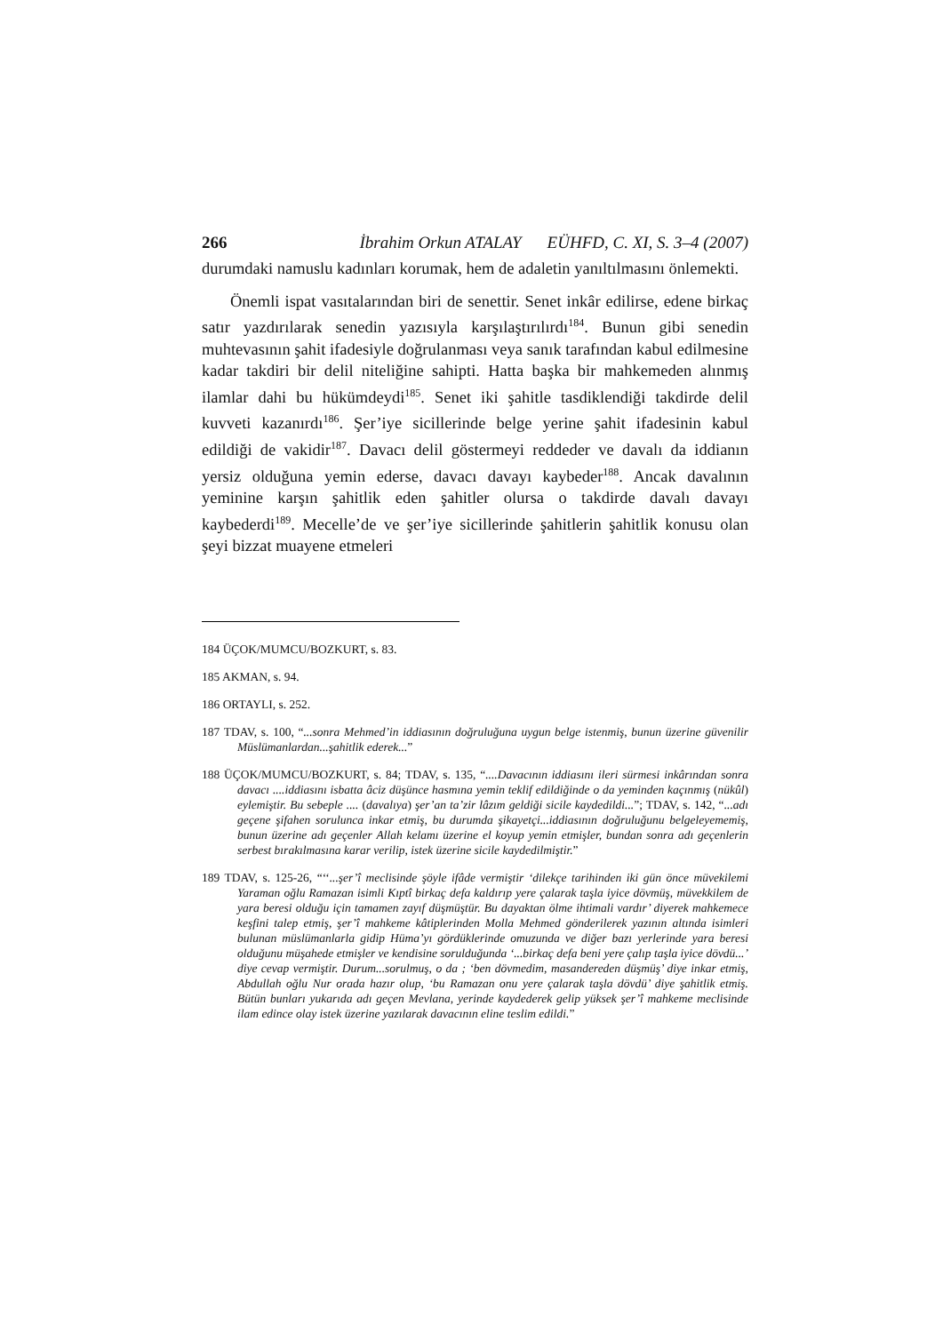266 İbrahim Orkun ATALAY EÜHFD, C. XI, S. 3–4 (2007)
durumdaki namuslu kadınları korumak, hem de adaletin yanıltılmasını önlemekti.
Önemli ispat vasıtalarından biri de senettir. Senet inkâr edilirse, edene birkaç satır yazdırılarak senedin yazısıyla karşılaştırılırdı<sup>184</sup>. Bunun gibi senedin muhtevasının şahit ifadesiyle doğrulanması veya sanık tarafından kabul edilmesine kadar takdiri bir delil niteliğine sahipti. Hatta başka bir mahkemeden alınmış ilamlar dahi bu hükümdeydi<sup>185</sup>. Senet iki şahitle tasdiklendiği takdirde delil kuvveti kazanırdı<sup>186</sup>. Şer’iye sicillerinde belge yerine şahit ifadesinin kabul edildiği de vakidir<sup>187</sup>. Davacı delil göstermeyi reddeder ve davalı da iddianın yersiz olduğuna yemin ederse, davacı davayı kaybeder<sup>188</sup>. Ancak davalının yeminine karşın şahitlik eden şahitler olursa o takdirde davalı davayı kaybederdi<sup>189</sup>. Mecelle’de ve şer’iye sicillerinde şahitlerin şahitlik konusu olan şeyi bizzat muayene etmeleri
184 ÜÇOK/MUMCU/BOZKURT, s. 83.
185 AKMAN, s. 94.
186 ORTAYLI, s. 252.
187 TDAV, s. 100, “...sonra Mehmed’in iddiasının doğruluğuna uygun belge istenmiş, bunun üzerine güvenilir Müslümanlardan...şahitlik ederek...”
188 ÜÇOK/MUMCU/BOZKURT, s. 84; TDAV, s. 135, “....Davacının iddiasını ileri sürmesi inkârından sonra davacı ....iddiasını isbatta âciz düşünce hasmına yemin teklif edildiğinde o da yeminden kaçınmış (nükûl) eylemiştir. Bu sebeple .... (davalıya) şer’an ta’zir lâzım geldiği sicile kaydedildi...”; TDAV, s. 142, “...adı geçene şifahen sorulunca inkar etmiş, bu durumda şikayetçi...iddiasının doğruluğunu belgeleyememiş, bunun üzerine adı geçenler Allah kelamı üzerine el koyup yemin etmişler, bundan sonra adı geçenlerin serbest bırakılmasına karar verilip, istek üzerine sicile kaydedilmiştir.”
189 TDAV, s. 125-26, “‘‘...şer’î meclisinde şöyle ifâde vermiştir ‘dilekçe tarihinden iki gün önce müvekilemi Yaraman oğlu Ramazan isimli Kıptî birkaç defa kaldırıp yere çalarak taşla iyice dövmüş, müvekkilem de yara beresi olduğu için tamamen zayıf düşmüştür. Bu dayaktan ölme ihtimali vardır’ diyerek mahkemece keşfini talep etmiş, şer’î mahkeme kâtiplerinden Molla Mehmed gönderilerek yazının altında isimleri bulunan müslümanlarla gidip Hüma’yı gördüklerinde omuzunda ve diğer bazı yerlerinde yara beresi olduğunu müşahede etmişler ve kendisine sorulduğunda ‘...birkaç defa beni yere çalıp taşla iyice dövdü...’ diye cevap vermiştir. Durum...sorulmuş, o da ; ‘ben dövmedim, masandereden düşmüş’ diye inkar etmiş, Abdullah oğlu Nur orada hazır olup, ‘bu Ramazan onu yere çalarak taşla dövdü’ diye şahitlik etmiş. Bütün bunları yukarıda adı geçen Mevlana, yerinde kaydederek gelip yüksek şer’î mahkeme meclisinde ilam edince olay istek üzerine yazılarak davacının eline teslim edildi.”